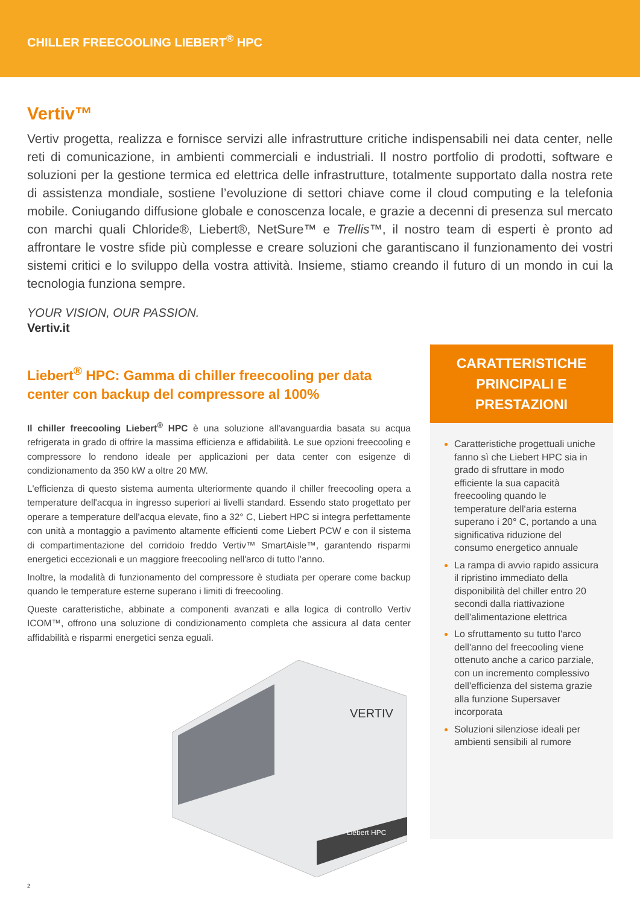CHILLER FREECOOLING LIEBERT<sup>®</sup> HPC
Vertiv™
Vertiv progetta, realizza e fornisce servizi alle infrastrutture critiche indispensabili nei data center, nelle reti di comunicazione, in ambienti commerciali e industriali. Il nostro portfolio di prodotti, software e soluzioni per la gestione termica ed elettrica delle infrastrutture, totalmente supportato dalla nostra rete di assistenza mondiale, sostiene l’evoluzione di settori chiave come il cloud computing e la telefonia mobile. Coniugando diffusione globale e conoscenza locale, e grazie a decenni di presenza sul mercato con marchi quali Chloride®, Liebert®, NetSure™ e Trellis™, il nostro team di esperti è pronto ad affrontare le vostre sfide più complesse e creare soluzioni che garantiscano il funzionamento dei vostri sistemi critici e lo sviluppo della vostra attività. Insieme, stiamo creando il futuro di un mondo in cui la tecnologia funziona sempre.
YOUR VISION, OUR PASSION.
Vertiv.it
Liebert<sup>®</sup> HPC: Gamma di chiller freecooling per data center con backup del compressore al 100%
Il chiller freecooling Liebert<sup>®</sup> HPC è una soluzione all'avanguardia basata su acqua refrigerata in grado di offrire la massima efficienza e affidabilità. Le sue opzioni freecooling e compressore lo rendono ideale per applicazioni per data center con esigenze di condizionamento da 350 kW a oltre 20 MW.
L'efficienza di questo sistema aumenta ulteriormente quando il chiller freecooling opera a temperature dell'acqua in ingresso superiori ai livelli standard. Essendo stato progettato per operare a temperature dell'acqua elevate, fino a 32° C, Liebert HPC si integra perfettamente con unità a montaggio a pavimento altamente efficienti come Liebert PCW e con il sistema di compartimentazione del corridoio freddo Vertiv™ SmartAisle™, garantendo risparmi energetici eccezionali e un maggiore freecooling nell'arco di tutto l'anno.
Inoltre, la modalità di funzionamento del compressore è studiata per operare come backup quando le temperature esterne superano i limiti di freecooling.
Queste caratteristiche, abbinate a componenti avanzati e alla logica di controllo Vertiv ICOM™, offrono una soluzione di condizionamento completa che assicura al data center affidabilità e risparmi energetici senza eguali.
VERTIV
Liebert HPC
CARATTERISTICHE PRINCIPALI E PRESTAZIONI
Caratteristiche progettuali uniche fanno sì che Liebert HPC sia in grado di sfruttare in modo efficiente la sua capacità freecooling quando le temperature dell'aria esterna superano i 20° C, portando a una significativa riduzione del consumo energetico annuale
La rampa di avvio rapido assicura il ripristino immediato della disponibilità del chiller entro 20 secondi dalla riattivazione dell'alimentazione elettrica
Lo sfruttamento su tutto l'arco dell'anno del freecooling viene ottenuto anche a carico parziale, con un incremento complessivo dell'efficienza del sistema grazie alla funzione Supersaver incorporata
Soluzioni silenziose ideali per ambienti sensibili al rumore
2